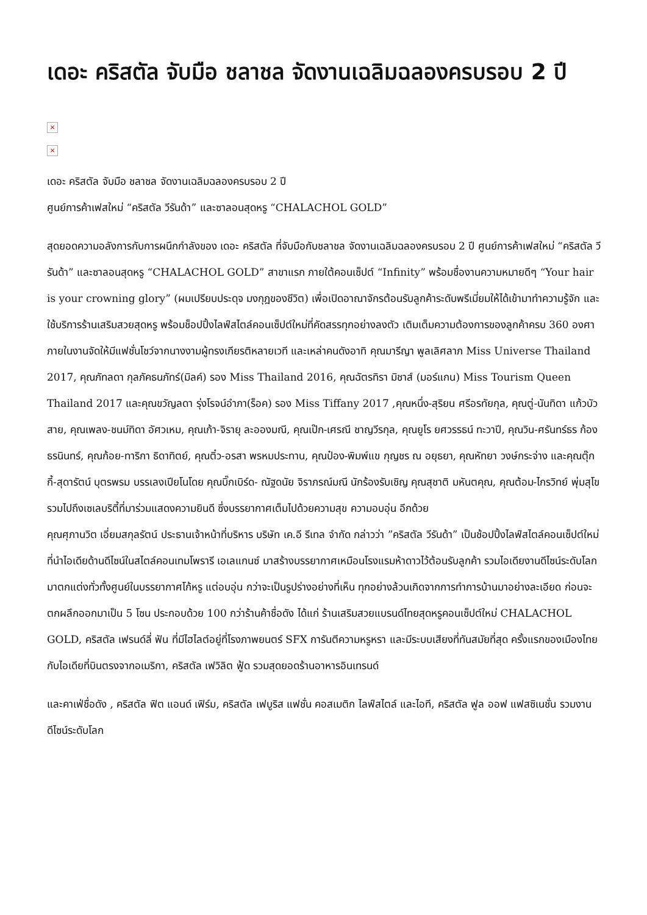เดอะ คริสตัล จับมือ ชลาชล จัดงานเฉลิมฉลองครบรอบ 2 ปี
×
×
เดอะ คริสตัล จับมือ ชลาชล จัดงานเฉลิมฉลองครบรอบ 2 ปี
ศูนย์การค้าเฟสใหม่ “คริสตัล วีรันด้า” และซาลอนสุดหรู “CHALACHOL GOLD”
สุดยอดความอลังการกับการผนึกกำลังของ เดอะ คริสตัล ที่จับมือกับชลาชล จัดงานเฉลิมฉลองครบรอบ 2 ปี ศูนย์การค้าเฟสใหม่ “คริสตัล วีรันด้า” และซาลอนสุดหรู “CHALACHOL GOLD” สาขาแรก ภายใต้คอนเซ็ปต์ “Infinity” พร้อมชื่องานความหมายดีๆ “Your hair is your crowning glory” (ผมเปรียบประดุจ มงกุฎของชีวิต) เพื่อเปิดอาณาจักรต้อนรับลูกค้าระดับพรีเมี่ยมให้ได้เข้ามาทำความรู้จัก และใช้บริการร้านเสริมสวยสุดหรู พร้อมช็อปปิ้งไลฟ์สไตล์คอนเซ็ปต์ใหม่ที่คัดสรรทุกอย่างลงตัว เติมเต็มความต้องการของลูกค้าครบ 360 องศา
ภายในงานจัดให้มีแฟชั่นโชว์จากนางงามผู้ทรงเกียรติหลายเวที และเหล่าคนดังอาทิ คุณมารีญา พูลเลิศลาภ Miss Universe Thailand 2017, คุณภัทลดา กุลภัคธนภัทร์(มิลค์) รอง Miss Thailand 2016, คุณฉัตรทิรา มิชาส์ (มอร์แกน) Miss Tourism Queen Thailand 2017 และคุณขวัญลดา รุ่งโรจน์อำภา(ร็อค) รอง Miss Tiffany 2017 ,คุณหนึ่ง-สุริยน ศรีอรทัยกุล, คุณตู่-นันทิดา แก้วบัวสาย, คุณเพลง-ชนม์ทิดา อัศวเหม, คุณเก้า-จิรายุ ละอองมณี, คุณเป๊ก-เศรณี ชาญวีรกุล, คุณยูโร ยศวรรธน์ ทะวาปี, คุณวิน-ศรันทร์ธร ก้องธรนินทร์, คุณก้อย-ทาริกา ธิดาทิตย์, คุณติ๋ว-อรสา พรหมประทาน, คุณป๋อง-พิมพ์แข กุญชร ณ อยุธยา, คุณหัทยา วงษ์กระจ่าง และคุณตุ๊กกี้-สุดารัตน์ บุตรพรม บรรเลงเปียโนโดย คุณบิ๊กเบิร์ด- ณัฐดนัย จิราภรณ์มณี นักร้องรับเชิญ คุณสุชาติ มหันตคุณ, คุณต้อม-ไกรวิทย์ พุ่มสุโข รวมไปถึงเซเลบริตี้ที่มาร่วมแสดงความยินดี ซึ่งบรรยากาศเต็มไปด้วยความสุข ความอบอุ่น อีกด้วย
คุณศุภานวิต เอี่ยมสกุลรัตน์ ประธานเจ้าหน้าที่บริหาร บริษัท เค.อี รีเทล จำกัด กล่าวว่า ”คริสตัล วีรันด้า” เป็นช้อปปิ้งไลฟ์สไตล์คอนเซ็ปต์ใหม่ ที่นำไอเดียด้านดีไซน์ในสไตล์คอนเทมโพรารี เอเลแกนซ์ มาสร้างบรรยากาศเหมือนโรงแรมห้าดาวไว้ต้อนรับลูกค้า รวมไอเดียงานดีไซน์ระดับโลกมาตกแต่งทั่วทั้งศูนย์ในบรรยากาศโก้หรู แต่อบอุ่น กว่าจะเป็นรูปร่างอย่างที่เห็น ทุกอย่างล้วนเกิดจากการทำการบ้านมาอย่างละเอียด ก่อนจะตกผลึกออกมาเป็น 5 โซน ประกอบด้วย 100 กว่าร้านค้าชื่อดัง ได้แก่ ร้านเสริมสวยแบรนด์ไทยสุดหรูคอนเซ็ปต์ใหม่ CHALACHOL GOLD, คริสตัล เฟรนด์ลี่ ฟัน ที่มีไฮไลต์อยู่ที่โรงภาพยนตร์ SFX การันตีความหรูหรา และมีระบบเสียงที่ทันสมัยที่สุด ครั้งแรกของเมืองไทยกับไอเดียที่บินตรงจากอเมริกา, คริสตัล เฟวิลิต ฟู้ด รวมสุดยอดร้านอาหารอินเทรนด์
และคาเฟ่ชื่อดัง , คริสตัล ฟิต แอนด์ เฟิร์ม, คริสตัล เฟบูริส แฟชั่น คอสเมติก ไลฟ์สไตล์ และไอที, คริสตัล ฟูล ออฟ แฟสซิเนชั่น รวมงานดีไซน์ระดับโลก